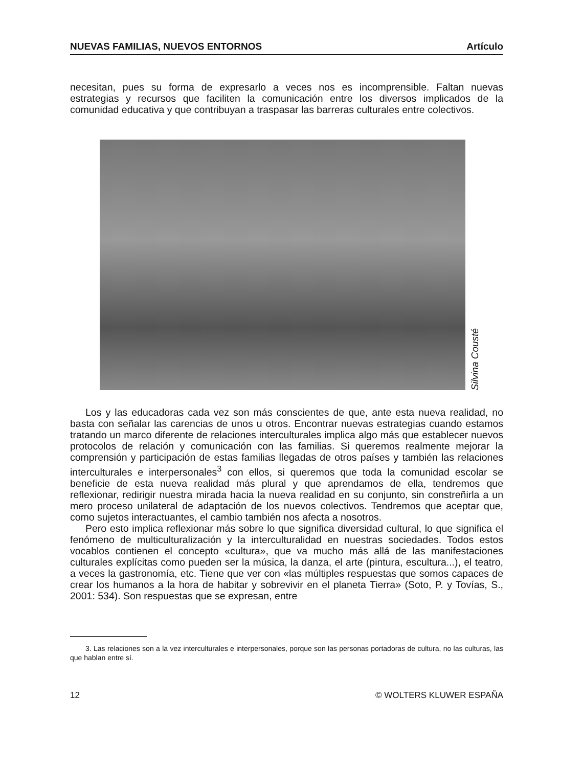NUEVAS FAMILIAS, NUEVOS ENTORNOS Artículo
necesitan, pues su forma de expresarlo a veces nos es incomprensible. Faltan nuevas estrategias y recursos que faciliten la comunicación entre los diversos implicados de la comunidad educativa y que contribuyan a traspasar las barreras culturales entre colectivos.
Silvina Cousté
Los y las educadoras cada vez son más conscientes de que, ante esta nueva realidad, no basta con señalar las carencias de unos u otros. Encontrar nuevas estrategias cuando estamos tratando un marco diferente de relaciones interculturales implica algo más que establecer nuevos protocolos de relación y comunicación con las familias. Si queremos realmente mejorar la comprensión y participación de estas familias llegadas de otros países y también las relaciones interculturales e interpersonales<sup>3</sup> con ellos, si queremos que toda la comunidad escolar se beneficie de esta nueva realidad más plural y que aprendamos de ella, tendremos que reflexionar, redirigir nuestra mirada hacia la nueva realidad en su conjunto, sin constreñirla a un mero proceso unilateral de adaptación de los nuevos colectivos. Tendremos que aceptar que, como sujetos interactuantes, el cambio también nos afecta a nosotros.
Pero esto implica reflexionar más sobre lo que significa diversidad cultural, lo que significa el fenómeno de multiculturalización y la interculturalidad en nuestras sociedades. Todos estos vocablos contienen el concepto «cultura», que va mucho más allá de las manifestaciones culturales explícitas como pueden ser la música, la danza, el arte (pintura, escultura...), el teatro, a veces la gastronomía, etc. Tiene que ver con «las múltiples respuestas que somos capaces de crear los humanos a la hora de habitar y sobrevivir en el planeta Tierra» (Soto, P. y Tovías, S., 2001: 534). Son respuestas que se expresan, entre
3. Las relaciones son a la vez interculturales e interpersonales, porque son las personas portadoras de cultura, no las culturas, las que hablan entre sí.
12 © WOLTERS KLUWER ESPAÑA